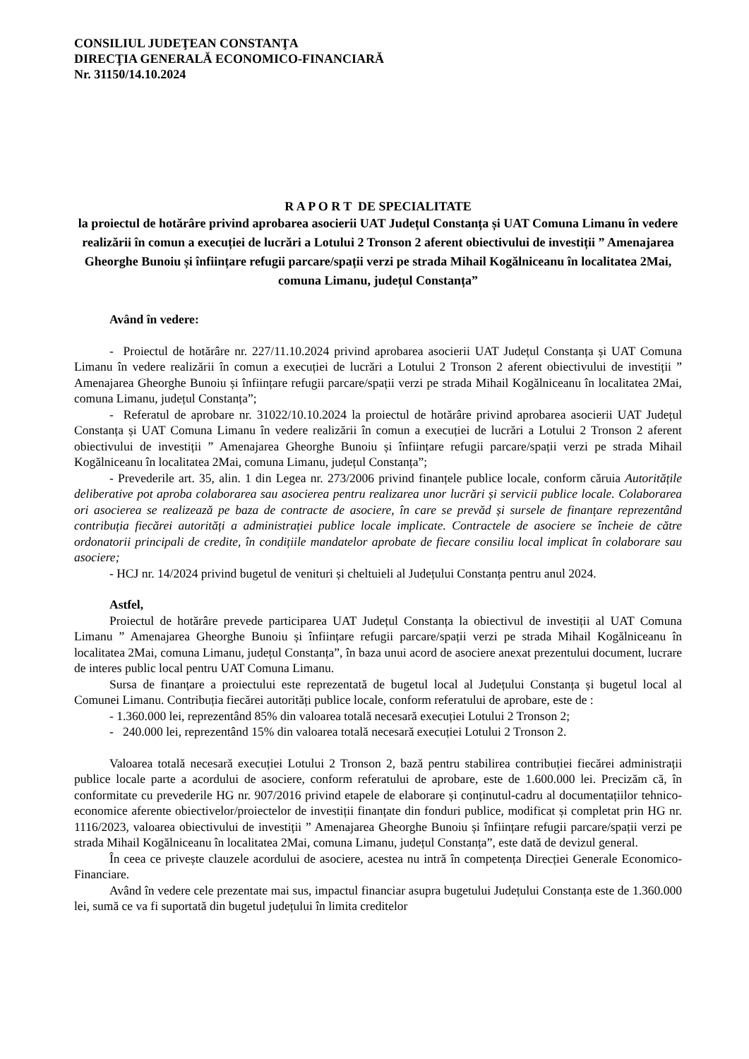CONSILIUL JUDEŢEAN CONSTANŢA
DIRECŢIA GENERALĂ ECONOMICO-FINANCIARĂ
Nr. 31150/14.10.2024
R A P O R T DE SPECIALITATE
la proiectul de hotărâre privind aprobarea asocierii UAT Județul Constanța și UAT Comuna Limanu în vedere realizării în comun a execuției de lucrări a Lotului 2 Tronson 2 aferent obiectivului de investiții ” Amenajarea Gheorghe Bunoiu și înființare refugii parcare/spații verzi pe strada Mihail Kogălniceanu în localitatea 2Mai, comuna Limanu, județul Constanța”
Având în vedere:
- Proiectul de hotărâre nr. 227/11.10.2024 privind aprobarea asocierii UAT Județul Constanța și UAT Comuna Limanu în vedere realizării în comun a execuției de lucrări a Lotului 2 Tronson 2 aferent obiectivului de investiții ” Amenajarea Gheorghe Bunoiu și înființare refugii parcare/spații verzi pe strada Mihail Kogălniceanu în localitatea 2Mai, comuna Limanu, județul Constanța”;
- Referatul de aprobare nr. 31022/10.10.2024 la proiectul de hotărâre privind aprobarea asocierii UAT Județul Constanța și UAT Comuna Limanu în vedere realizării în comun a execuției de lucrări a Lotului 2 Tronson 2 aferent obiectivului de investiții ” Amenajarea Gheorghe Bunoiu și înființare refugii parcare/spații verzi pe strada Mihail Kogălniceanu în localitatea 2Mai, comuna Limanu, județul Constanța”;
- Prevederile art. 35, alin. 1 din Legea nr. 273/2006 privind finanțele publice locale, conform căruia Autoritățile deliberative pot aproba colaborarea sau asocierea pentru realizarea unor lucrări și servicii publice locale. Colaborarea ori asocierea se realizează pe baza de contracte de asociere, în care se prevăd și sursele de finanțare reprezentând contribuția fiecărei autorități a administrației publice locale implicate. Contractele de asociere se încheie de către ordonatorii principali de credite, în condițiile mandatelor aprobate de fiecare consiliu local implicat în colaborare sau asociere;
- HCJ nr. 14/2024 privind bugetul de venituri și cheltuieli al Județului Constanța pentru anul 2024.
Astfel,
Proiectul de hotărâre prevede participarea UAT Județul Constanța la obiectivul de investiții al UAT Comuna Limanu ” Amenajarea Gheorghe Bunoiu și înființare refugii parcare/spații verzi pe strada Mihail Kogălniceanu în localitatea 2Mai, comuna Limanu, județul Constanța”, în baza unui acord de asociere anexat prezentului document, lucrare de interes public local pentru UAT Comuna Limanu.
Sursa de finanțare a proiectului este reprezentată de bugetul local al Județului Constanța și bugetul local al Comunei Limanu. Contribuția fiecărei autorități publice locale, conform referatului de aprobare, este de :
- 1.360.000 lei, reprezentând 85% din valoarea totală necesară execuției Lotului 2 Tronson 2;
- 240.000 lei, reprezentând 15% din valoarea totală necesară execuției Lotului 2 Tronson 2.
Valoarea totală necesară execuției Lotului 2 Tronson 2, bază pentru stabilirea contribuției fiecărei administrații publice locale parte a acordului de asociere, conform referatului de aprobare, este de 1.600.000 lei. Precizăm că, în conformitate cu prevederile HG nr. 907/2016 privind etapele de elaborare și conținutul-cadru al documentațiilor tehnico-economice aferente obiectivelor/proiectelor de investiții finanțate din fonduri publice, modificat și completat prin HG nr. 1116/2023, valoarea obiectivului de investiții ” Amenajarea Gheorghe Bunoiu și înființare refugii parcare/spații verzi pe strada Mihail Kogălniceanu în localitatea 2Mai, comuna Limanu, județul Constanța”, este dată de devizul general.
În ceea ce privește clauzele acordului de asociere, acestea nu intră în competența Direcției Generale Economico-Financiare.
Având în vedere cele prezentate mai sus, impactul financiar asupra bugetului Județului Constanța este de 1.360.000 lei, sumă ce va fi suportată din bugetul județului în limita creditelor